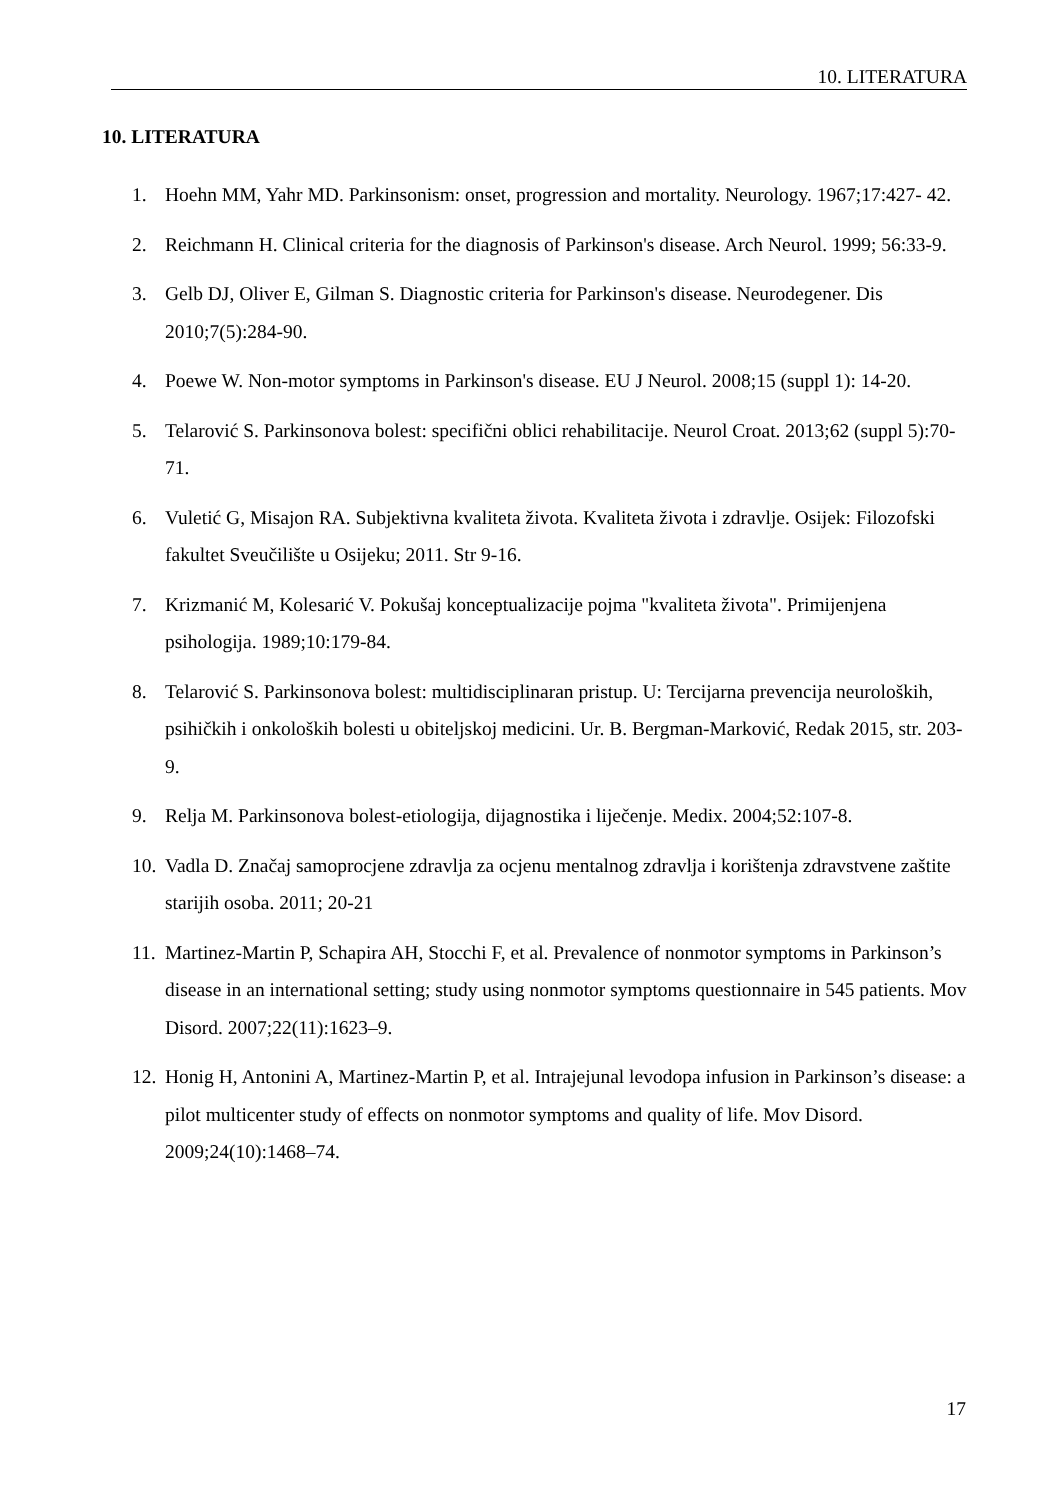10. LITERATURA
10. LITERATURA
1. Hoehn MM, Yahr MD. Parkinsonism: onset, progression and mortality. Neurology. 1967;17:427- 42.
2. Reichmann H. Clinical criteria for the diagnosis of Parkinson's disease. Arch Neurol. 1999; 56:33-9.
3. Gelb DJ, Oliver E, Gilman S. Diagnostic criteria for Parkinson's disease. Neurodegener. Dis 2010;7(5):284-90.
4. Poewe W. Non-motor symptoms in Parkinson's disease. EU J Neurol. 2008;15 (suppl 1): 14-20.
5. Telarović S. Parkinsonova bolest: specifični oblici rehabilitacije. Neurol Croat. 2013;62 (suppl 5):70-71.
6. Vuletić G, Misajon RA. Subjektivna kvaliteta života. Kvaliteta života i zdravlje. Osijek: Filozofski fakultet Sveučilište u Osijeku; 2011. Str 9-16.
7. Krizmanić M, Kolesarić V. Pokušaj konceptualizacije pojma "kvaliteta života". Primijenjena psihologija. 1989;10:179-84.
8. Telarović S. Parkinsonova bolest: multidisciplinaran pristup. U: Tercijarna prevencija neuroloških, psihičkih i onkoloških bolesti u obiteljskoj medicini. Ur. B. Bergman-Marković, Redak 2015, str. 203-9.
9. Relja M. Parkinsonova bolest-etiologija, dijagnostika i liječenje. Medix. 2004;52:107-8.
10. Vadla D. Značaj samoprocjene zdravlja za ocjenu mentalnog zdravlja i korištenja zdravstvene zaštite starijih osoba. 2011; 20-21
11. Martinez-Martin P, Schapira AH, Stocchi F, et al. Prevalence of nonmotor symptoms in Parkinson’s disease in an international setting; study using nonmotor symptoms questionnaire in 545 patients. Mov Disord. 2007;22(11):1623–9.
12. Honig H, Antonini A, Martinez-Martin P, et al. Intrajejunal levodopa infusion in Parkinson’s disease: a pilot multicenter study of effects on nonmotor symptoms and quality of life. Mov Disord. 2009;24(10):1468–74.
17